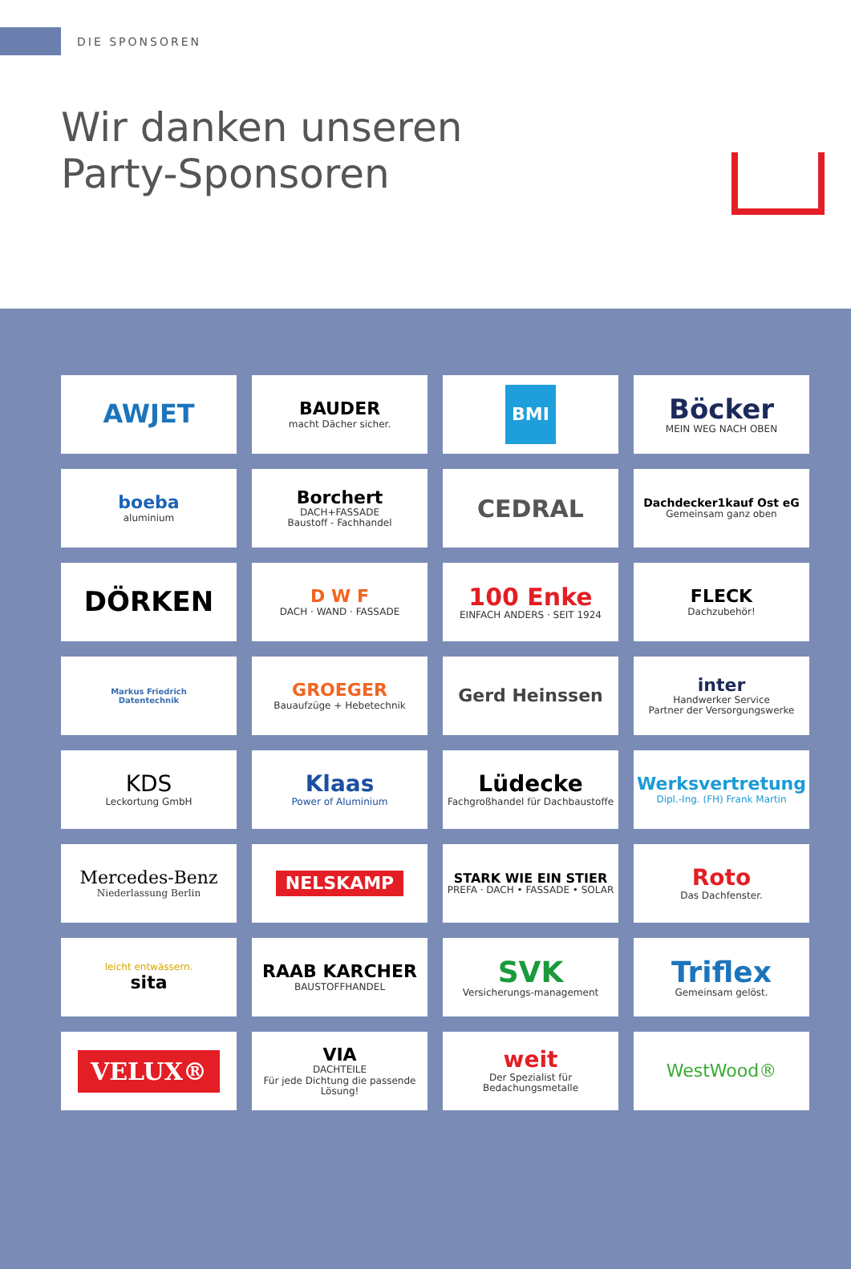DIE SPONSOREN
Wir danken unseren
Party-Sponsoren
AWJET
BAUDER
macht Dächer sicher.
BMI
Böcker
MEIN WEG NACH OBEN
boeba
aluminium
Borchert
DACH+FASSADE
Baustoff - Fachhandel
CEDRAL
Dachdecker1kauf Ost eG
Gemeinsam ganz oben
DÖRKEN
D W F
DACH · WAND · FASSADE
100 Enke
EINFACH ANDERS · SEIT 1924
FLECK
Dachzubehör!
Markus Friedrich
Datentechnik
GROEGER
Bauaufzüge + Hebetechnik
Gerd Heinssen
inter
Handwerker Service
Partner der Versorgungswerke
KDS
Leckortung GmbH
Klaas
Power of Aluminium
Lüdecke
Fachgroßhandel für Dachbaustoffe
Werksvertretung
Dipl.-Ing. (FH) Frank Martin
Mercedes-Benz
Niederlassung Berlin
NELSKAMP
STARK WIE EIN STIER
PREFA · DACH • FASSADE • SOLAR
Roto
Das Dachfenster.
leicht entwässern.
sita
RAAB KARCHER
BAUSTOFFHANDEL
SVK
Versicherungs-management
Triflex
Gemeinsam gelöst.
VELUX®
VIA
DACHTEILE
Für jede Dichtung die passende Lösung!
weit
Der Spezialist für Bedachungsmetalle
WestWood®